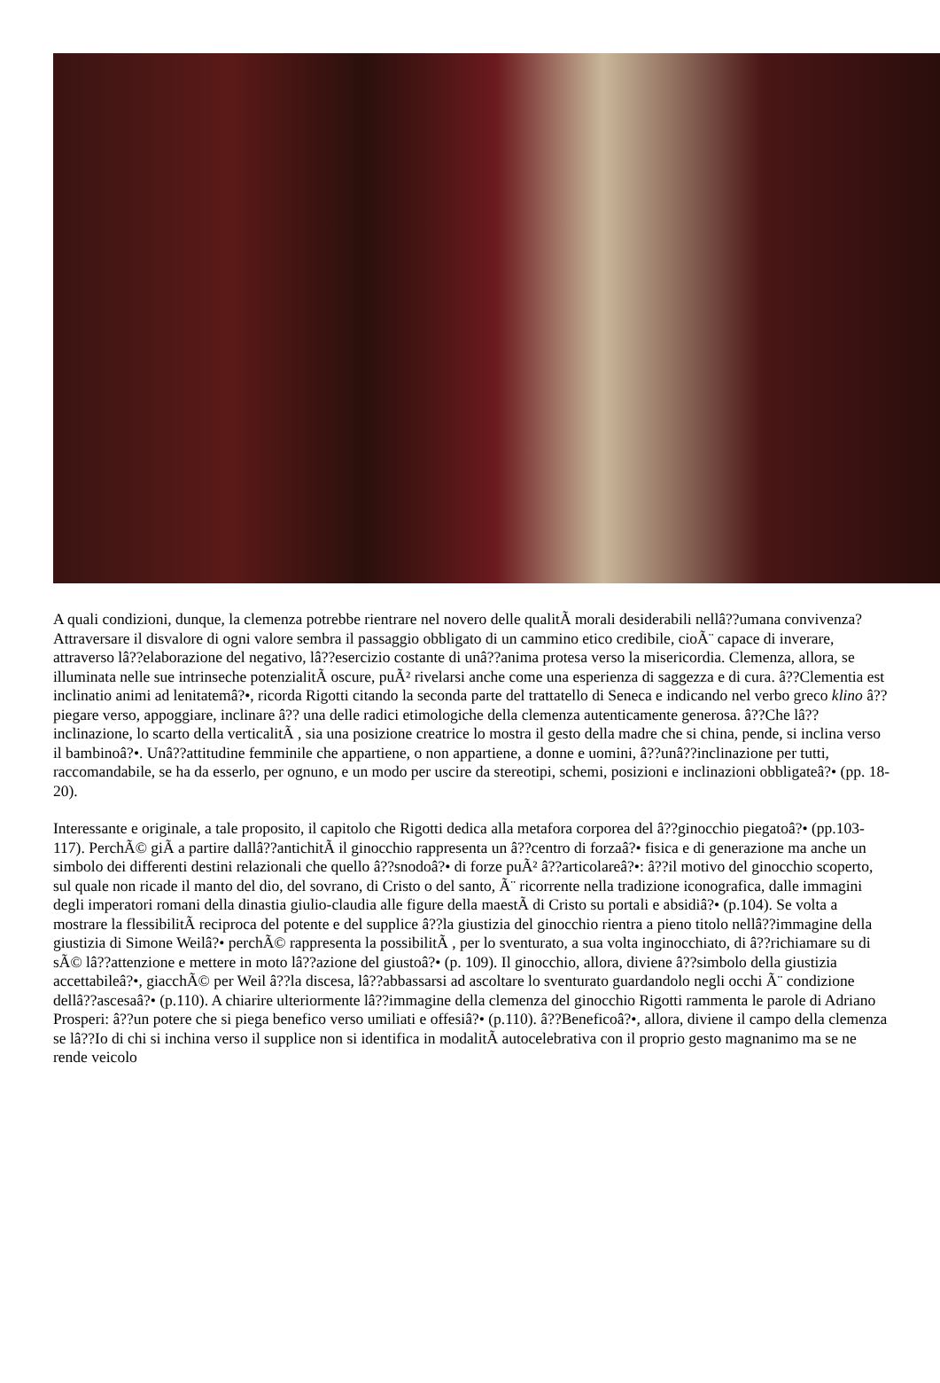A quali condizioni, dunque, la clemenza potrebbe rientrare nel novero delle qualitÃ morali desiderabili nellâ??umana convivenza? Attraversare il disvalore di ogni valore sembra il passaggio obbligato di un cammino etico credibile, cioÃ¨ capace di inverare, attraverso lâ??elaborazione del negativo, lâ??esercizio costante di unâ??anima protesa verso la misericordia. Clemenza, allora, se illuminata nelle sue intrinseche potenzialitÃ oscure, puÃ² rivelarsi anche come una esperienza di saggezza e di cura. â??Clementia est inclinatio animi ad lenitatemâ?•, ricorda Rigotti citando la seconda parte del trattatello di Seneca e indicando nel verbo greco klino â?? piegare verso, appoggiare, inclinare â?? una delle radici etimologiche della clemenza autenticamente generosa. â??Che lâ??inclinazione, lo scarto della verticalitÃ , sia una posizione creatrice lo mostra il gesto della madre che si china, pende, si inclina verso il bambinoâ?•. Unâ??attitudine femminile che appartiene, o non appartiene, a donne e uomini, â??unâ??inclinazione per tutti, raccomandabile, se ha da esserlo, per ognuno, e un modo per uscire da stereotipi, schemi, posizioni e inclinazioni obbligateâ?• (pp. 18-20).
Interessante e originale, a tale proposito, il capitolo che Rigotti dedica alla metafora corporea del â??ginocchio piegatoâ?• (pp.103-117). PerchÃ© giÃ a partire dallâ??antichitÃ il ginocchio rappresenta un â??centro di forzaâ?• fisica e di generazione ma anche un simbolo dei differenti destini relazionali che quello â??snodoâ?• di forze puÃ² â??articolareâ?•: â??il motivo del ginocchio scoperto, sul quale non ricade il manto del dio, del sovrano, di Cristo o del santo, Ã¨ ricorrente nella tradizione iconografica, dalle immagini degli imperatori romani della dinastia giulio-claudia alle figure della maestÃ di Cristo su portali e absidiâ?• (p.104). Se volta a mostrare la flessibilitÃ reciproca del potente e del supplice â??la giustizia del ginocchio rientra a pieno titolo nellâ??immagine della giustizia di Simone Weilâ?• perchÃ© rappresenta la possibilitÃ , per lo sventurato, a sua volta inginocchiato, di â??richiamare su di sÃ© lâ??attenzione e mettere in moto lâ??azione del giustoâ?• (p. 109). Il ginocchio, allora, diviene â??simbolo della giustizia accettabileâ?•, giacchÃ© per Weil â??la discesa, lâ??abbassarsi ad ascoltare lo sventurato guardandolo negli occhi Ã¨ condizione dellâ??ascesaâ?• (p.110). A chiarire ulteriormente lâ??immagine della clemenza del ginocchio Rigotti rammenta le parole di Adriano Prosperi: â??un potere che si piega benefico verso umiliati e offesiâ?• (p.110). â??Beneficoâ?•, allora, diviene il campo della clemenza se lâ??Io di chi si inchina verso il supplice non si identifica in modalitÃ autocelebrativa con il proprio gesto magnanimo ma se ne rende veicolo